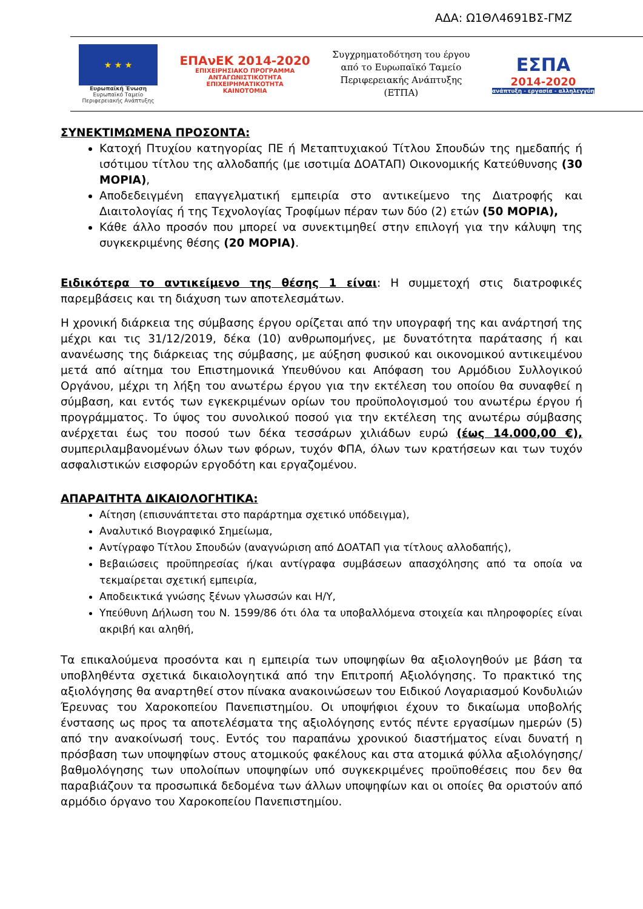ΑΔΑ: Ω1ΘΛ4691ΒΣ-ΓΜΖ
★ ★ ★
Ευρωπαϊκή Ένωση
Ευρωπαϊκό Ταμείο
Περιφερειακής Ανάπτυξης
ΕΠΑνΕΚ 2014-2020
ΕΠΙΧΕΙΡΗΣΙΑΚΟ ΠΡΟΓΡΑΜΜΑ
ΑΝΤΑΓΩΝΙΣΤΙΚΟΤΗΤΑ
ΕΠΙΧΕΙΡΗΜΑΤΙΚΟΤΗΤΑ
ΚΑΙΝΟΤΟΜΙΑ
Συγχρηματοδότηση του έργου
από το Ευρωπαϊκό Ταμείο
Περιφερειακής Ανάπτυξης
(ΕΤΠΑ)
ΕΣΠΑ
2014-2020
ανάπτυξη - εργασία - αλληλεγγύη
ΣΥΝΕΚΤΙΜΩΜΕΝΑ ΠΡΟΣΟΝΤΑ:
Κατοχή Πτυχίου κατηγορίας ΠΕ ή Μεταπτυχιακού Τίτλου Σπουδών της ημεδαπής ή ισότιμου τίτλου της αλλοδαπής (με ισοτιμία ΔΟΑΤΑΠ) Οικονομικής Κατεύθυνσης (30 ΜΟΡΙΑ),
Αποδεδειγμένη επαγγελματική εμπειρία στο αντικείμενο της Διατροφής και Διαιτολογίας ή της Τεχνολογίας Τροφίμων πέραν των δύο (2) ετών (50 ΜΟΡΙΑ),
Κάθε άλλο προσόν που μπορεί να συνεκτιμηθεί στην επιλογή για την κάλυψη της συγκεκριμένης θέσης (20 ΜΟΡΙΑ).
Ειδικότερα το αντικείμενο της θέσης 1 είναι: Η συμμετοχή στις διατροφικές παρεμβάσεις και τη διάχυση των αποτελεσμάτων.
Η χρονική διάρκεια της σύμβασης έργου ορίζεται από την υπογραφή της και ανάρτησή της μέχρι και τις 31/12/2019, δέκα (10) ανθρωπομήνες, με δυνατότητα παράτασης ή και ανανέωσης της διάρκειας της σύμβασης, με αύξηση φυσικού και οικονομικού αντικειμένου μετά από αίτημα του Επιστημονικά Υπευθύνου και Απόφαση του Αρμόδιου Συλλογικού Οργάνου, μέχρι τη λήξη του ανωτέρω έργου για την εκτέλεση του οποίου θα συναφθεί η σύμβαση, και εντός των εγκεκριμένων ορίων του προϋπολογισμού του ανωτέρω έργου ή προγράμματος. Το ύψος του συνολικού ποσού για την εκτέλεση της ανωτέρω σύμβασης ανέρχεται έως του ποσού των δέκα τεσσάρων χιλιάδων ευρώ (έως 14.000,00 €), συμπεριλαμβανομένων όλων των φόρων, τυχόν ΦΠΑ, όλων των κρατήσεων και των τυχόν ασφαλιστικών εισφορών εργοδότη και εργαζομένου.
ΑΠΑΡΑΙΤΗΤΑ ΔΙΚΑΙΟΛΟΓΗΤΙΚΑ:
Αίτηση (επισυνάπτεται στο παράρτημα σχετικό υπόδειγμα),
Αναλυτικό Βιογραφικό Σημείωμα,
Αντίγραφο Τίτλου Σπουδών (αναγνώριση από ΔΟΑΤΑΠ για τίτλους αλλοδαπής),
Βεβαιώσεις προϋπηρεσίας ή/και αντίγραφα συμβάσεων απασχόλησης από τα οποία να τεκμαίρεται σχετική εμπειρία,
Αποδεικτικά γνώσης ξένων γλωσσών και Η/Υ,
Υπεύθυνη Δήλωση του Ν. 1599/86 ότι όλα τα υποβαλλόμενα στοιχεία και πληροφορίες είναι ακριβή και αληθή,
Τα επικαλούμενα προσόντα και η εμπειρία των υποψηφίων θα αξιολογηθούν με βάση τα υποβληθέντα σχετικά δικαιολογητικά από την Επιτροπή Αξιολόγησης. Το πρακτικό της αξιολόγησης θα αναρτηθεί στον πίνακα ανακοινώσεων του Ειδικού Λογαριασμού Κονδυλιών Έρευνας του Χαροκοπείου Πανεπιστημίου. Οι υποψήφιοι έχουν το δικαίωμα υποβολής ένστασης ως προς τα αποτελέσματα της αξιολόγησης εντός πέντε εργασίμων ημερών (5) από την ανακοίνωσή τους. Εντός του παραπάνω χρονικού διαστήματος είναι δυνατή η πρόσβαση των υποψηφίων στους ατομικούς φακέλους και στα ατομικά φύλλα αξιολόγησης/βαθμολόγησης των υπολοίπων υποψηφίων υπό συγκεκριμένες προϋποθέσεις που δεν θα παραβιάζουν τα προσωπικά δεδομένα των άλλων υποψηφίων και οι οποίες θα οριστούν από αρμόδιο όργανο του Χαροκοπείου Πανεπιστημίου.